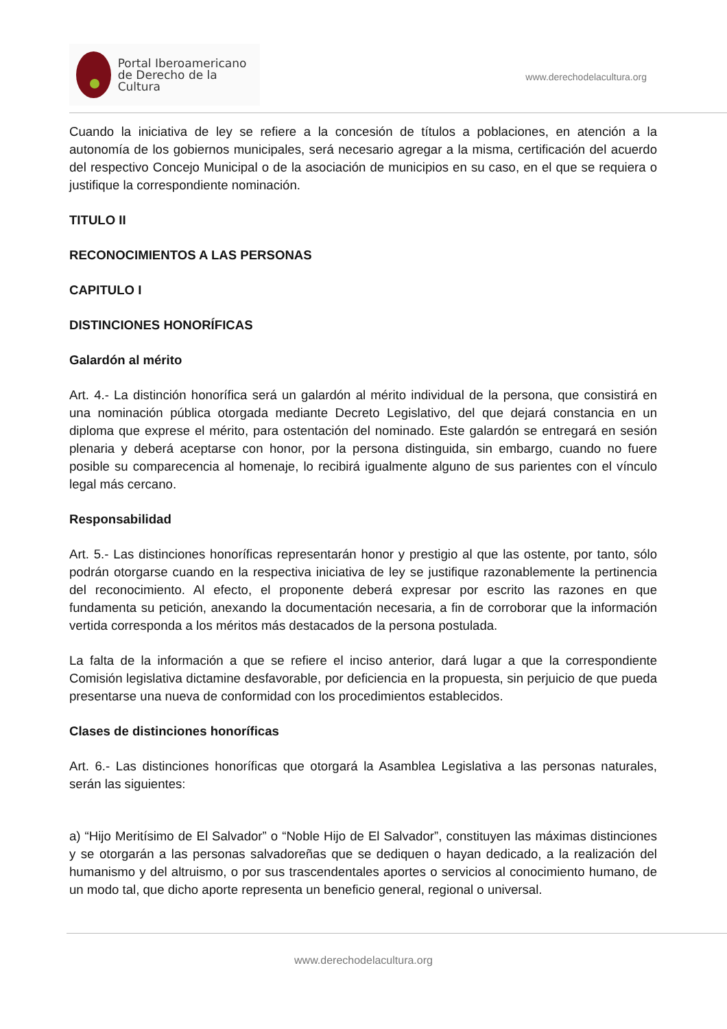Portal Iberoamericano
de Derecho de la Cultura
www.derechodelacultura.org
Cuando la iniciativa de ley se refiere a la concesión de títulos a poblaciones, en atención a la autonomía de los gobiernos municipales, será necesario agregar a la misma, certificación del acuerdo del respectivo Concejo Municipal o de la asociación de municipios en su caso, en el que se requiera o justifique la correspondiente nominación.
TITULO II
RECONOCIMIENTOS A LAS PERSONAS
CAPITULO I
DISTINCIONES HONORÍFICAS
Galardón al mérito
Art. 4.- La distinción honorífica será un galardón al mérito individual de la persona, que consistirá en una nominación pública otorgada mediante Decreto Legislativo, del que dejará constancia en un diploma que exprese el mérito, para ostentación del nominado. Este galardón se entregará en sesión plenaria y deberá aceptarse con honor, por la persona distinguida, sin embargo, cuando no fuere posible su comparecencia al homenaje, lo recibirá igualmente alguno de sus parientes con el vínculo legal más cercano.
Responsabilidad
Art. 5.- Las distinciones honoríficas representarán honor y prestigio al que las ostente, por tanto, sólo podrán otorgarse cuando en la respectiva iniciativa de ley se justifique razonablemente la pertinencia del reconocimiento. Al efecto, el proponente deberá expresar por escrito las razones en que fundamenta su petición, anexando la documentación necesaria, a fin de corroborar que la información vertida corresponda a los méritos más destacados de la persona postulada.
La falta de la información a que se refiere el inciso anterior, dará lugar a que la correspondiente Comisión legislativa dictamine desfavorable, por deficiencia en la propuesta, sin perjuicio de que pueda presentarse una nueva de conformidad con los procedimientos establecidos.
Clases de distinciones honoríficas
Art. 6.- Las distinciones honoríficas que otorgará la Asamblea Legislativa a las personas naturales, serán las siguientes:
a) “Hijo Meritísimo de El Salvador” o “Noble Hijo de El Salvador”, constituyen las máximas distinciones y se otorgarán a las personas salvadoreñas que se dediquen o hayan dedicado, a la realización del humanismo y del altruismo, o por sus trascendentales aportes o servicios al conocimiento humano, de un modo tal, que dicho aporte representa un beneficio general, regional o universal.
www.derechodelacultura.org